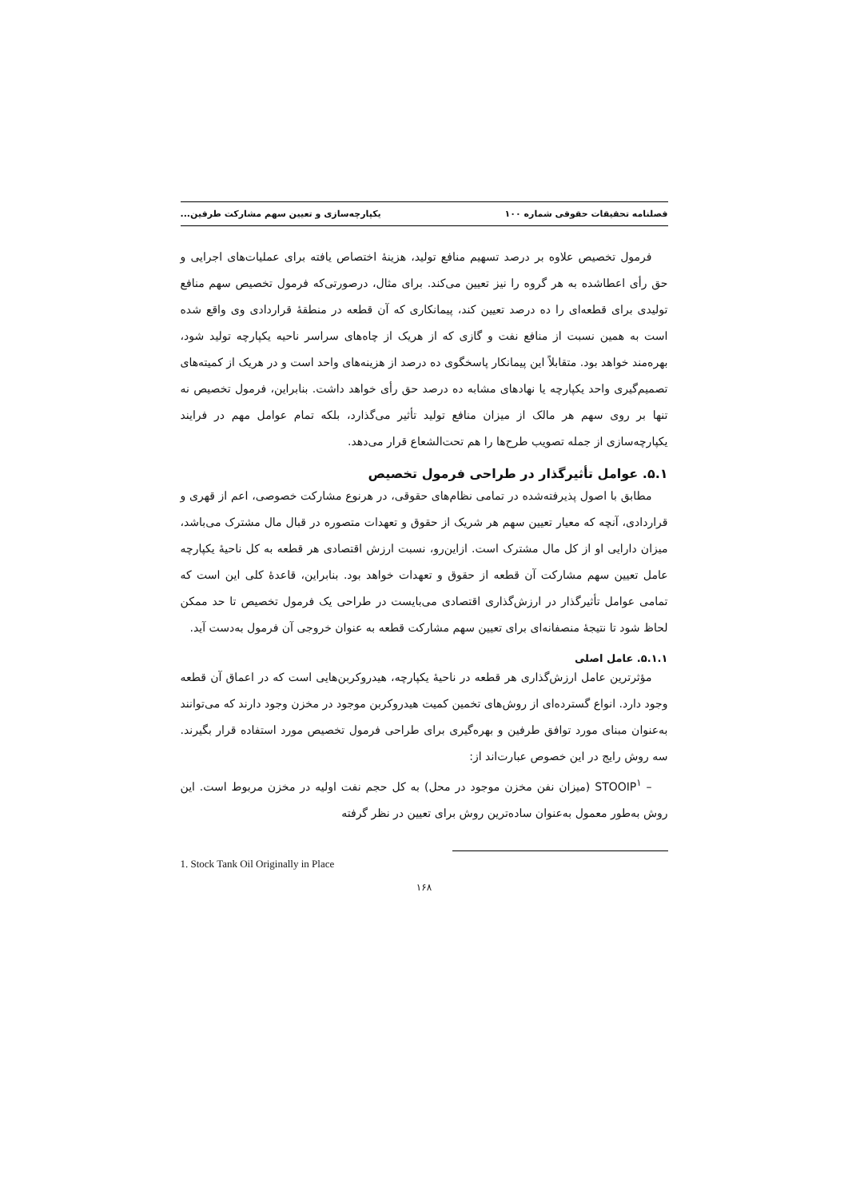فصلنامه تحقیقات حقوقی شماره ۱۰۰ یکپارچه‌سازی و تعیین سهم مشارکت طرفین...
فرمول تخصیص علاوه بر درصد تسهیم منافع تولید، هزینهٔ اختصاص یافته برای عملیات‌های اجرایی و حق رأی اعطاشده به هر گروه را نیز تعیین می‌کند. برای مثال، درصورتی‌که فرمول تخصیص سهم منافع تولیدی برای قطعه‌ای را ده درصد تعیین کند، پیمانکاری که آن قطعه در منطقهٔ قراردادی وی واقع شده است به همین نسبت از منافع نفت و گازی که از هریک از چاه‌های سراسر ناحیه یکپارچه تولید شود، بهره‌مند خواهد بود. متقابلاً این پیمانکار پاسخگوی ده درصد از هزینه‌های واحد است و در هریک از کمیته‌های تصمیم‌گیری واحد یکپارچه یا نهادهای مشابه ده درصد حق رأی خواهد داشت. بنابراین، فرمول تخصیص نه تنها بر روی سهم هر مالک از میزان منافع تولید تأثیر می‌گذارد، بلکه تمام عوامل مهم در فرایند یکپارچه‌سازی از جمله تصویب طرح‌ها را هم تحت‌الشعاع قرار می‌دهد.
۵.۱. عوامل تأثیرگذار در طراحی فرمول تخصیص
مطابق با اصول پذیرفته‌شده در تمامی نظام‌های حقوقی، در هرنوع مشارکت خصوصی، اعم از قهری و قراردادی، آنچه که معیار تعیین سهم هر شریک از حقوق و تعهدات متصوره در قبال مال مشترک می‌باشد، میزان دارایی او از کل مال مشترک است. ازاین‌رو، نسبت ارزش اقتصادی هر قطعه به کل ناحیهٔ یکپارچه عامل تعیین سهم مشارکت آن قطعه از حقوق و تعهدات خواهد بود. بنابراین، قاعدهٔ کلی این است که تمامی عوامل تأثیرگذار در ارزش‌گذاری اقتصادی می‌بایست در طراحی یک فرمول تخصیص تا حد ممکن لحاظ شود تا نتیجهٔ منصفانه‌ای برای تعیین سهم مشارکت قطعه به عنوان خروجی آن فرمول به‌دست آید.
۵.۱.۱. عامل اصلی
مؤثرترین عامل ارزش‌گذاری هر قطعه در ناحیهٔ یکپارچه، هیدروکربن‌هایی است که در اعماق آن قطعه وجود دارد. انواع گسترده‌ای از روش‌های تخمین کمیت هیدروکربن موجود در مخزن وجود دارند که می‌توانند به‌عنوان مبنای مورد توافق طرفین و بهره‌گیری برای طراحی فرمول تخصیص مورد استفاده قرار بگیرند. سه روش رایج در این خصوص عبارت‌اند از:
– STOOIP<sup>۱</sup> (میزان نفن مخزن موجود در محل) به کل حجم نفت اولیه در مخزن مربوط است. این روش به‌طور معمول به‌عنوان ساده‌ترین روش برای تعیین در نظر گرفته
1. Stock Tank Oil Originally in Place
۱۶۸